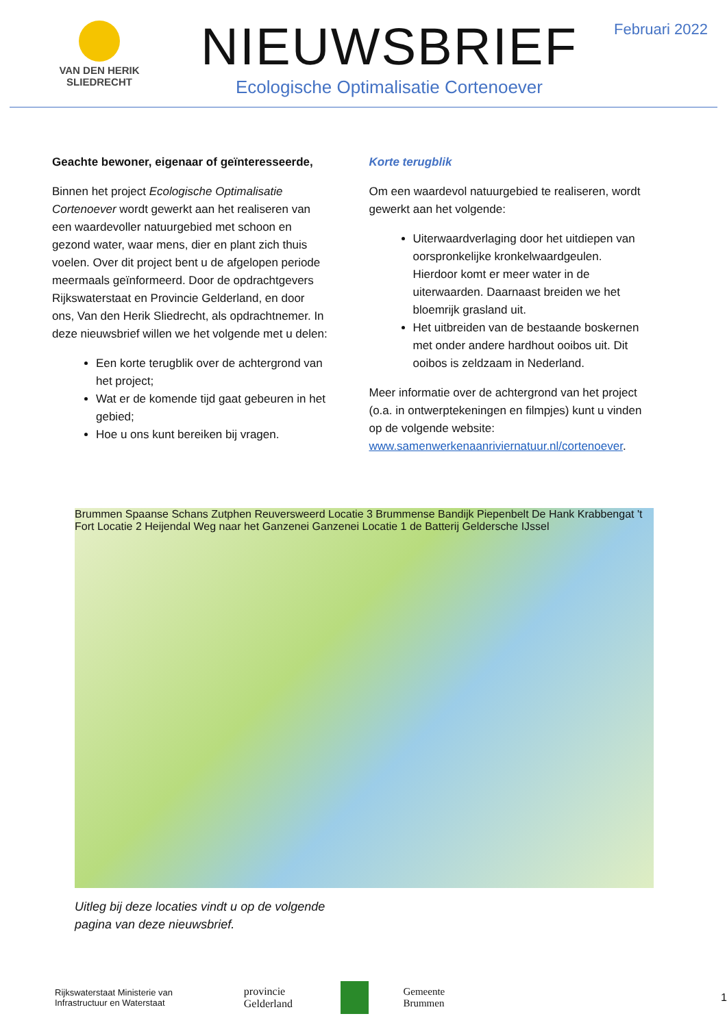VAN DEN HERIK
SLIEDRECHT
NIEUWSBRIEF
Ecologische Optimalisatie Cortenoever
Februari 2022
Geachte bewoner, eigenaar of geïnteresseerde,
Binnen het project Ecologische Optimalisatie Cortenoever wordt gewerkt aan het realiseren van een waardevoller natuurgebied met schoon en gezond water, waar mens, dier en plant zich thuis voelen. Over dit project bent u de afgelopen periode meermaals geïnformeerd. Door de opdrachtgevers Rijkswaterstaat en Provincie Gelderland, en door ons, Van den Herik Sliedrecht, als opdrachtnemer. In deze nieuwsbrief willen we het volgende met u delen:
Een korte terugblik over de achtergrond van het project;
Wat er de komende tijd gaat gebeuren in het gebied;
Hoe u ons kunt bereiken bij vragen.
Korte terugblik
Om een waardevol natuurgebied te realiseren, wordt gewerkt aan het volgende:
Uiterwaardverlaging door het uitdiepen van oorspronkelijke kronkelwaardgeulen. Hierdoor komt er meer water in de uiterwaarden. Daarnaast breiden we het bloemrijk grasland uit.
Het uitbreiden van de bestaande boskernen met onder andere hardhout ooibos uit. Dit ooibos is zeldzaam in Nederland.
Meer informatie over de achtergrond van het project (o.a. in ontwerptekeningen en filmpjes) kunt u vinden op de volgende website: www.samenwerkenaanriviernatuur.nl/cortenoever.
Brummen Spaanse Schans Zutphen Reuversweerd Locatie 3 Brummense Bandijk Piepenbelt De Hank Krabbengat 't Fort Locatie 2 Heijendal Weg naar het Ganzenei Ganzenei Locatie 1 de Batterij Geldersche IJssel
Uitleg bij deze locaties vindt u op de volgende
pagina van deze nieuwsbrief.
Rijkswaterstaat Ministerie van Infrastructuur en Waterstaat provincie Gelderland Gemeente Brummen 1